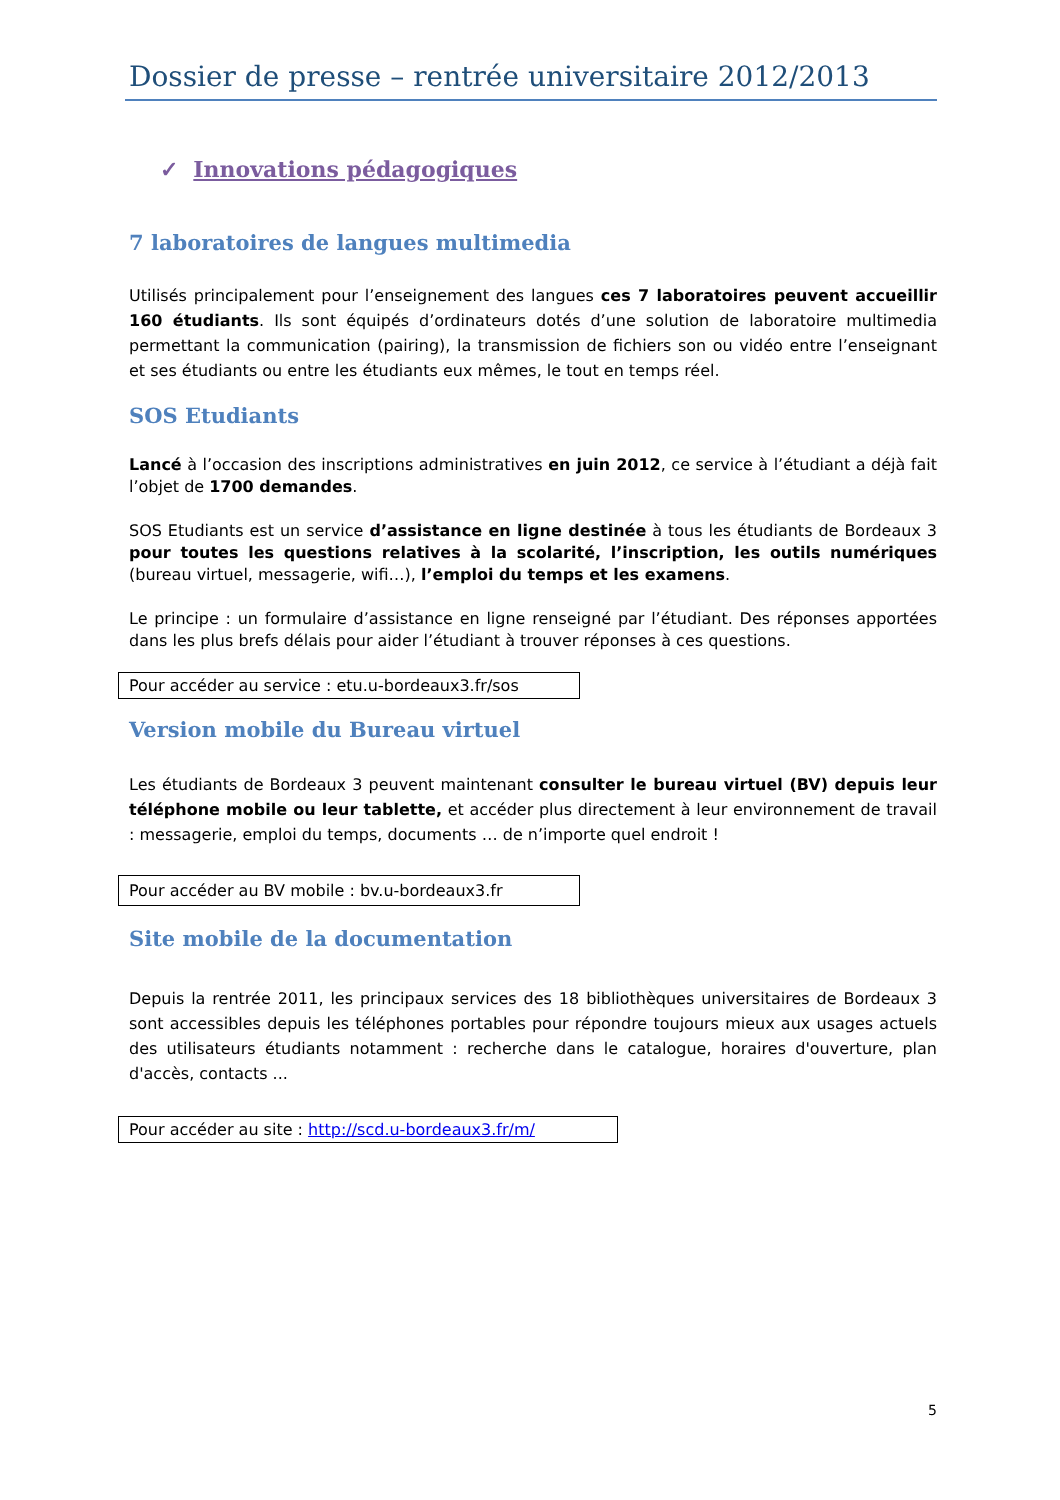Dossier de presse – rentrée universitaire 2012/2013
✓ Innovations pédagogiques
7 laboratoires de langues multimedia
Utilisés principalement pour l’enseignement des langues ces 7 laboratoires peuvent accueillir 160 étudiants. Ils sont équipés d’ordinateurs dotés d’une solution de laboratoire multimedia permettant la communication (pairing), la transmission de fichiers son ou vidéo entre l’enseignant et ses étudiants ou entre les étudiants eux mêmes, le tout en temps réel.
SOS Etudiants
Lancé à l’occasion des inscriptions administratives en juin 2012, ce service à l’étudiant a déjà fait l’objet de 1700 demandes.
SOS Etudiants est un service d’assistance en ligne destinée à tous les étudiants de Bordeaux 3 pour toutes les questions relatives à la scolarité, l’inscription, les outils numériques (bureau virtuel, messagerie, wifi…), l’emploi du temps et les examens.
Le principe : un formulaire d’assistance en ligne renseigné par l’étudiant. Des réponses apportées dans les plus brefs délais pour aider l’étudiant à trouver réponses à ces questions.
Pour accéder au service : etu.u-bordeaux3.fr/sos
Version mobile du Bureau virtuel
Les étudiants de Bordeaux 3 peuvent maintenant consulter le bureau virtuel (BV) depuis leur téléphone mobile ou leur tablette, et accéder plus directement à leur environnement de travail : messagerie, emploi du temps, documents … de n’importe quel endroit !
Pour accéder au BV mobile : bv.u-bordeaux3.fr
Site mobile de la documentation
Depuis la rentrée 2011, les principaux services des 18 bibliothèques universitaires de Bordeaux 3 sont accessibles depuis les téléphones portables pour répondre toujours mieux aux usages actuels des utilisateurs étudiants notamment : recherche dans le catalogue, horaires d'ouverture, plan d'accès, contacts ...
Pour accéder au site : http://scd.u-bordeaux3.fr/m/
5